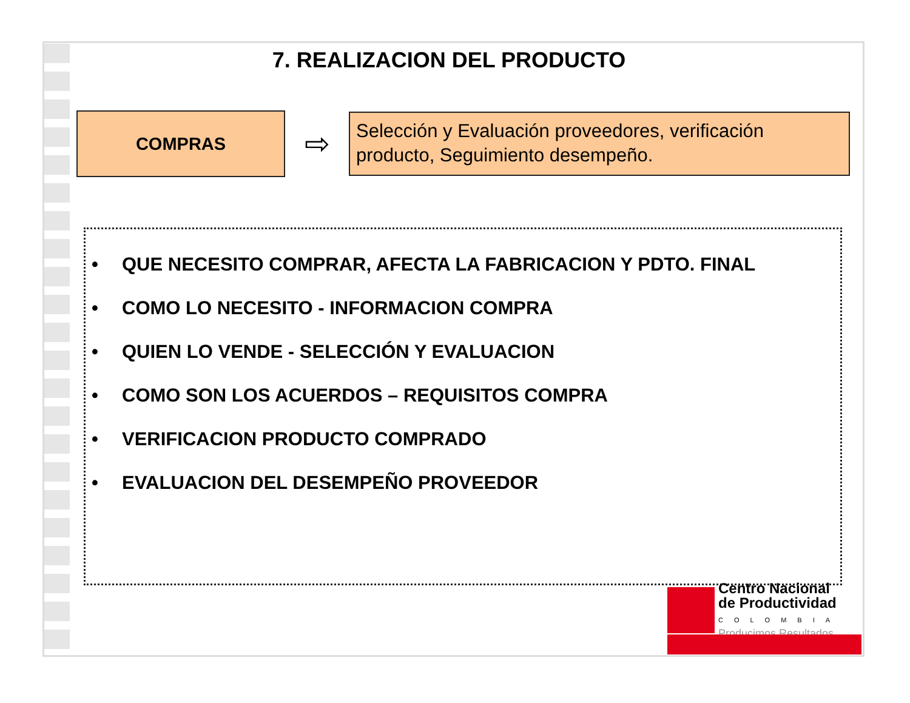7. REALIZACION DEL PRODUCTO
COMPRAS
⇨
Selección y Evaluación proveedores, verificación producto, Seguimiento desempeño.
• QUE NECESITO COMPRAR, AFECTA LA FABRICACION Y PDTO. FINAL
• COMO LO NECESITO - INFORMACION COMPRA
• QUIEN LO VENDE - SELECCIÓN Y EVALUACION
• COMO SON LOS ACUERDOS – REQUISITOS COMPRA
• VERIFICACION PRODUCTO COMPRADO
• EVALUACION DEL DESEMPEÑO PROVEEDOR
Centro Nacional
de Productividad
COLOMBIA
Producimos Resultados